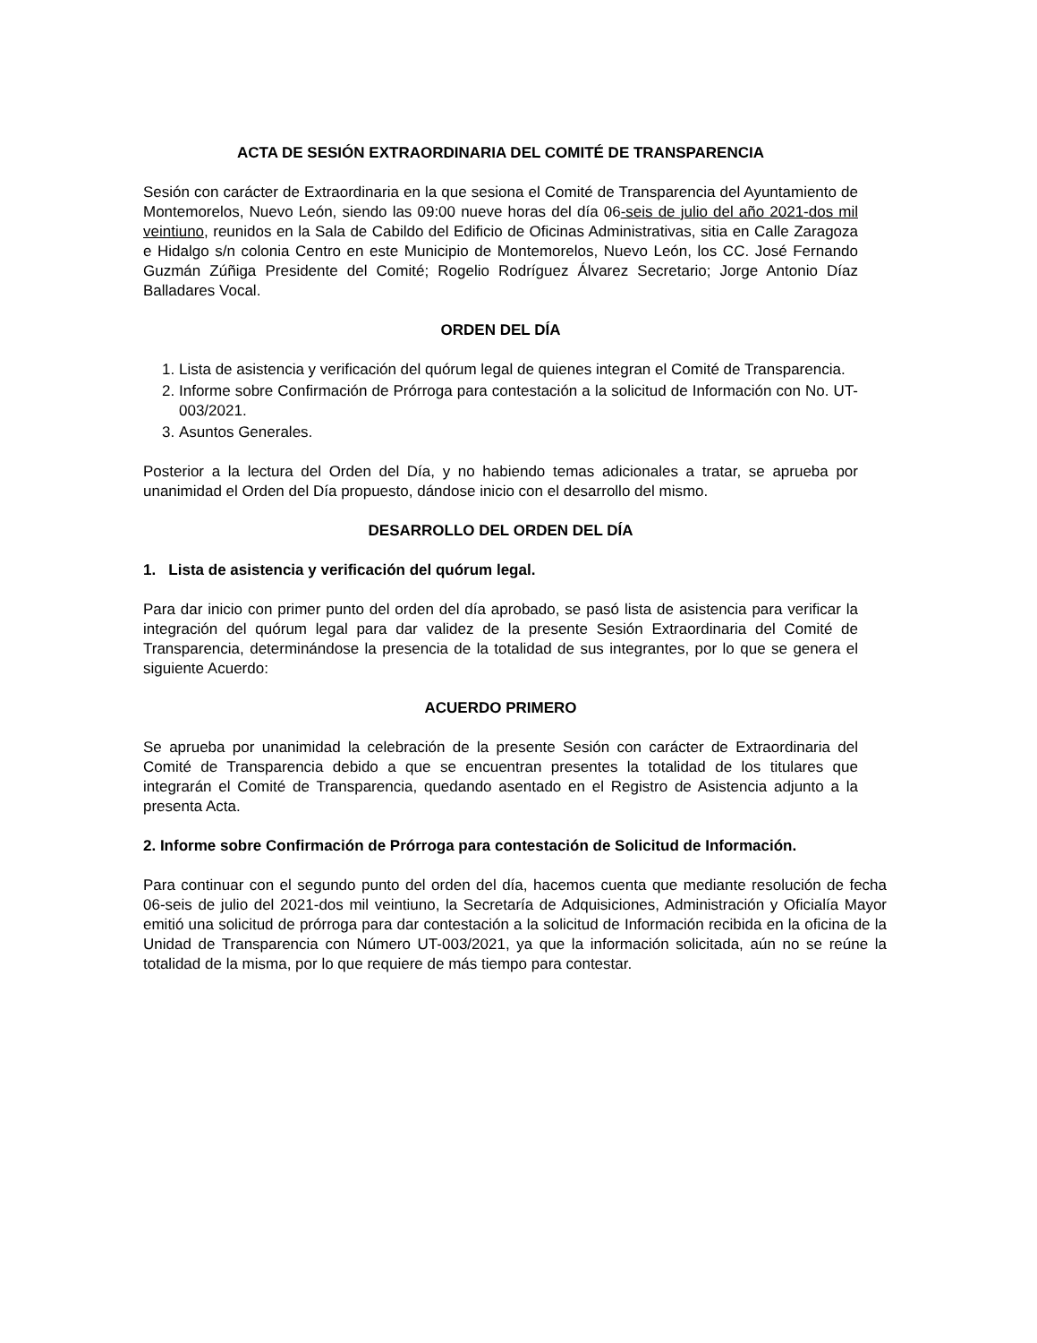ACTA DE SESIÓN EXTRAORDINARIA DEL COMITÉ DE TRANSPARENCIA
Sesión con carácter de Extraordinaria en la que sesiona el Comité de Transparencia del Ayuntamiento de Montemorelos, Nuevo León, siendo las 09:00 nueve horas del día 06-seis de julio del año 2021-dos mil veintiuno, reunidos en la Sala de Cabildo del Edificio de Oficinas Administrativas, sitia en Calle Zaragoza e Hidalgo s/n colonia Centro en este Municipio de Montemorelos, Nuevo León, los CC. José Fernando Guzmán Zúñiga Presidente del Comité; Rogelio Rodríguez Álvarez Secretario; Jorge Antonio Díaz Balladares Vocal.
ORDEN DEL DÍA
1. Lista de asistencia y verificación del quórum legal de quienes integran el Comité de Transparencia.
2. Informe sobre Confirmación de Prórroga para contestación a la solicitud de Información con No. UT-003/2021.
3. Asuntos Generales.
Posterior a la lectura del Orden del Día, y no habiendo temas adicionales a tratar, se aprueba por unanimidad el Orden del Día propuesto, dándose inicio con el desarrollo del mismo.
DESARROLLO DEL ORDEN DEL DÍA
1. Lista de asistencia y verificación del quórum legal.
Para dar inicio con primer punto del orden del día aprobado, se pasó lista de asistencia para verificar la integración del quórum legal para dar validez de la presente Sesión Extraordinaria del Comité de Transparencia, determinándose la presencia de la totalidad de sus integrantes, por lo que se genera el siguiente Acuerdo:
ACUERDO PRIMERO
Se aprueba por unanimidad la celebración de la presente Sesión con carácter de Extraordinaria del Comité de Transparencia debido a que se encuentran presentes la totalidad de los titulares que integrarán el Comité de Transparencia, quedando asentado en el Registro de Asistencia adjunto a la presenta Acta.
2. Informe sobre Confirmación de Prórroga para contestación de Solicitud de Información.
Para continuar con el segundo punto del orden del día, hacemos cuenta que mediante resolución de fecha 06-seis de julio del 2021-dos mil veintiuno, la Secretaría de Adquisiciones, Administración y Oficialía Mayor emitió una solicitud de prórroga para dar contestación a la solicitud de Información recibida en la oficina de la Unidad de Transparencia con Número UT-003/2021, ya que la información solicitada, aún no se reúne la totalidad de la misma, por lo que requiere de más tiempo para contestar.